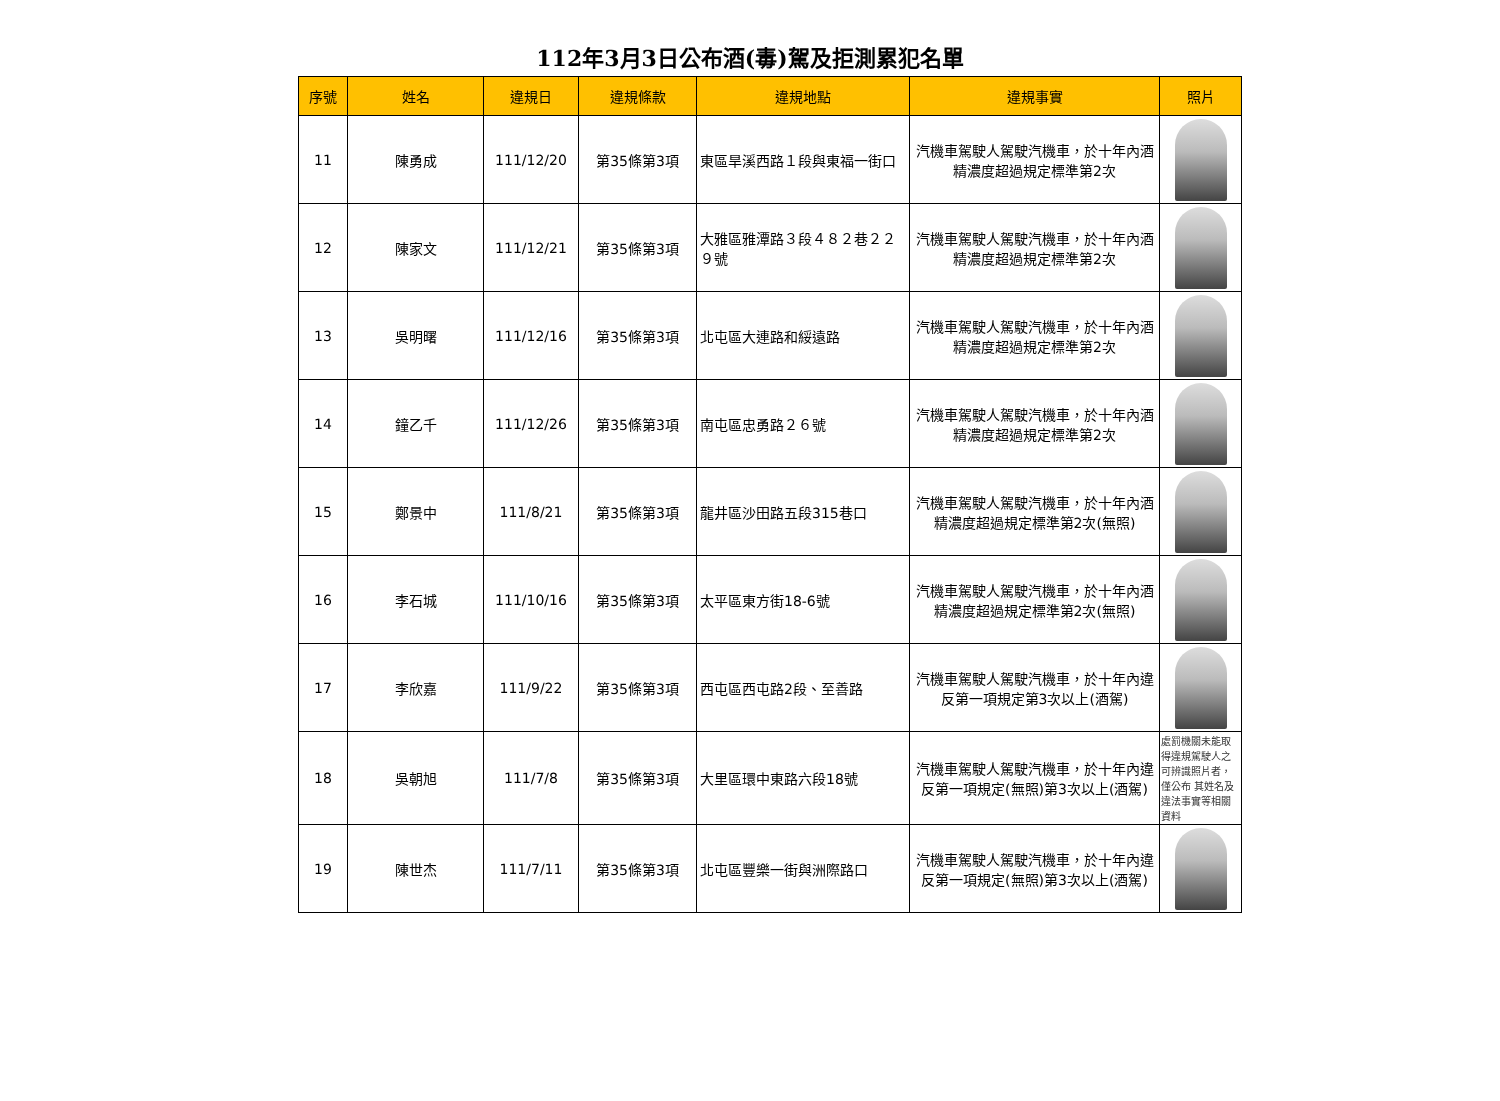112年3月3日公布酒(毒)駕及拒測累犯名單
| 序號 | 姓名 | 違規日 | 違規條款 | 違規地點 | 違規事實 | 照片 |
| --- | --- | --- | --- | --- | --- | --- |
| 11 | 陳勇成 | 111/12/20 | 第35條第3項 | 東區旱溪西路１段與東福一街口 | 汽機車駕駛人駕駛汽機車，於十年內酒精濃度超過規定標準第2次 | |
| 12 | 陳家文 | 111/12/21 | 第35條第3項 | 大雅區雅潭路３段４８２巷２２９號 | 汽機車駕駛人駕駛汽機車，於十年內酒精濃度超過規定標準第2次 | |
| 13 | 吳明曙 | 111/12/16 | 第35條第3項 | 北屯區大連路和綏遠路 | 汽機車駕駛人駕駛汽機車，於十年內酒精濃度超過規定標準第2次 | |
| 14 | 鐘乙千 | 111/12/26 | 第35條第3項 | 南屯區忠勇路２６號 | 汽機車駕駛人駕駛汽機車，於十年內酒精濃度超過規定標準第2次 | |
| 15 | 鄭景中 | 111/8/21 | 第35條第3項 | 龍井區沙田路五段315巷口 | 汽機車駕駛人駕駛汽機車，於十年內酒精濃度超過規定標準第2次(無照) | |
| 16 | 李石城 | 111/10/16 | 第35條第3項 | 太平區東方街18-6號 | 汽機車駕駛人駕駛汽機車，於十年內酒精濃度超過規定標準第2次(無照) | |
| 17 | 李欣嘉 | 111/9/22 | 第35條第3項 | 西屯區西屯路2段、至善路 | 汽機車駕駛人駕駛汽機車，於十年內違反第一項規定第3次以上(酒駕) | |
| 18 | 吳朝旭 | 111/7/8 | 第35條第3項 | 大里區環中東路六段18號 | 汽機車駕駛人駕駛汽機車，於十年內違反第一項規定(無照)第3次以上(酒駕) | 處罰機關未能取得違規駕駛人之可辨識照片者，僅公布 其姓名及違法事實等相關資料 |
| 19 | 陳世杰 | 111/7/11 | 第35條第3項 | 北屯區豐樂一街與洲際路口 | 汽機車駕駛人駕駛汽機車，於十年內違反第一項規定(無照)第3次以上(酒駕) | |